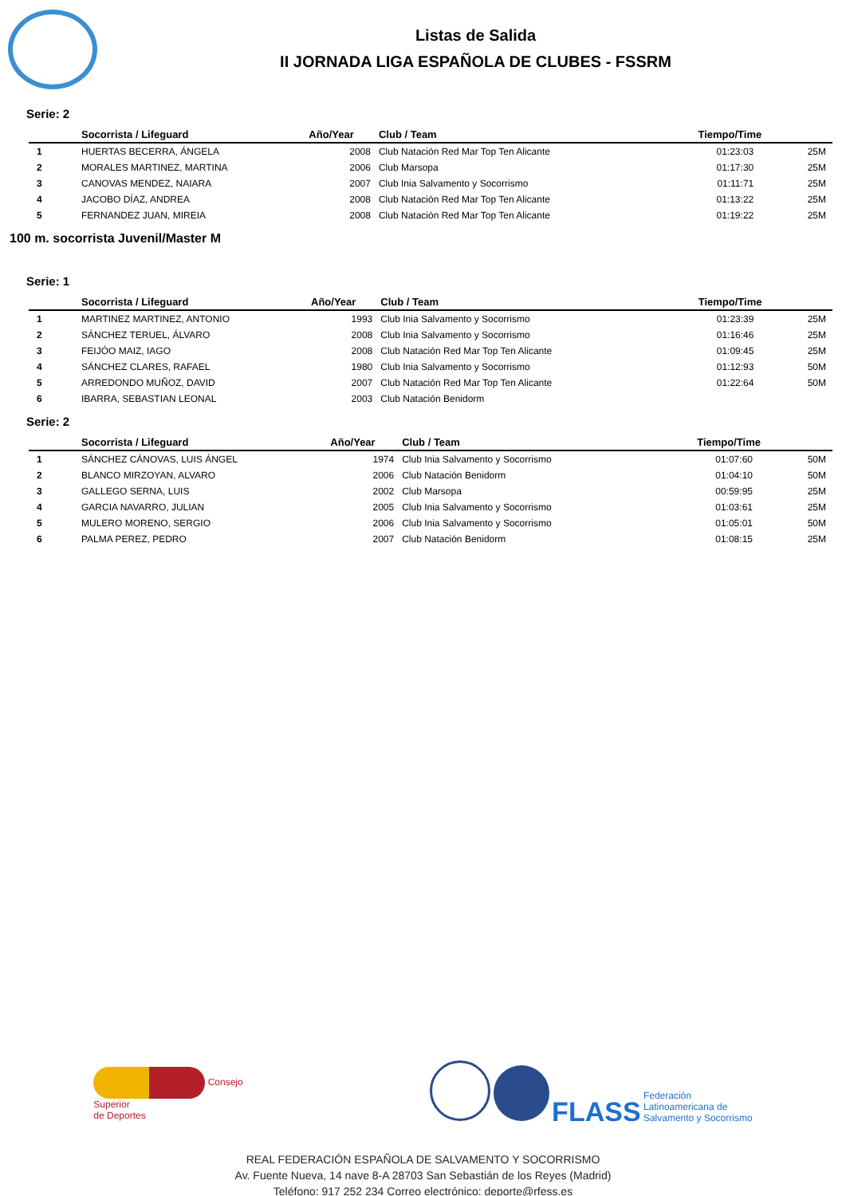Listas de Salida
II JORNADA LIGA ESPAÑOLA DE CLUBES - FSSRM
Serie: 2
| | Socorrista / Lifeguard | Año/Year | Club / Team | Tiempo/Time | |
| --- | --- | --- | --- | --- | --- |
| 1 | HUERTAS BECERRA, ÁNGELA | 2008 | Club Natación Red Mar Top Ten Alicante | 01:23:03 | 25M |
| 2 | MORALES MARTINEZ, MARTINA | 2006 | Club Marsopa | 01:17:30 | 25M |
| 3 | CANOVAS MENDEZ, NAIARA | 2007 | Club Inia Salvamento y Socorrismo | 01:11:71 | 25M |
| 4 | JACOBO DÍAZ, ANDREA | 2008 | Club Natación Red Mar Top Ten Alicante | 01:13:22 | 25M |
| 5 | FERNANDEZ JUAN, MIREIA | 2008 | Club Natación Red Mar Top Ten Alicante | 01:19:22 | 25M |
100 m. socorrista Juvenil/Master M
Serie: 1
| | Socorrista / Lifeguard | Año/Year | Club / Team | Tiempo/Time | |
| --- | --- | --- | --- | --- | --- |
| 1 | MARTINEZ MARTINEZ, ANTONIO | 1993 | Club Inia Salvamento y Socorrismo | 01:23:39 | 25M |
| 2 | SÁNCHEZ TERUEL, ÁLVARO | 2008 | Club Inia Salvamento y Socorrismo | 01:16:46 | 25M |
| 3 | FEIJÓO MAIZ, IAGO | 2008 | Club Natación Red Mar Top Ten Alicante | 01:09:45 | 25M |
| 4 | SÁNCHEZ CLARES, RAFAEL | 1980 | Club Inia Salvamento y Socorrismo | 01:12:93 | 50M |
| 5 | ARREDONDO MUÑOZ, DAVID | 2007 | Club Natación Red Mar Top Ten Alicante | 01:22:64 | 50M |
| 6 | IBARRA, SEBASTIAN LEONAL | 2003 | Club Natación Benidorm | | |
Serie: 2
| | Socorrista / Lifeguard | Año/Year | Club / Team | Tiempo/Time | |
| --- | --- | --- | --- | --- | --- |
| 1 | SÁNCHEZ CÁNOVAS, LUIS ÁNGEL | 1974 | Club Inia Salvamento y Socorrismo | 01:07:60 | 50M |
| 2 | BLANCO MIRZOYAN, ALVARO | 2006 | Club Natación Benidorm | 01:04:10 | 50M |
| 3 | GALLEGO SERNA, LUIS | 2002 | Club Marsopa | 00:59:95 | 25M |
| 4 | GARCIA NAVARRO, JULIAN | 2005 | Club Inia Salvamento y Socorrismo | 01:03:61 | 25M |
| 5 | MULERO MORENO, SERGIO | 2006 | Club Inia Salvamento y Socorrismo | 01:05:01 | 50M |
| 6 | PALMA PEREZ, PEDRO | 2007 | Club Natación Benidorm | 01:08:15 | 25M |
Consejo
Superior
de Deportes
FLASS Federación
Latinoamericana de
Salvamento y Socorrismo
REAL FEDERACIÓN ESPAÑOLA DE SALVAMENTO Y SOCORRISMO
Av. Fuente Nueva, 14 nave 8-A 28703 San Sebastián de los Reyes (Madrid)
Teléfono: 917 252 234 Correo electrónico: deporte@rfess.es